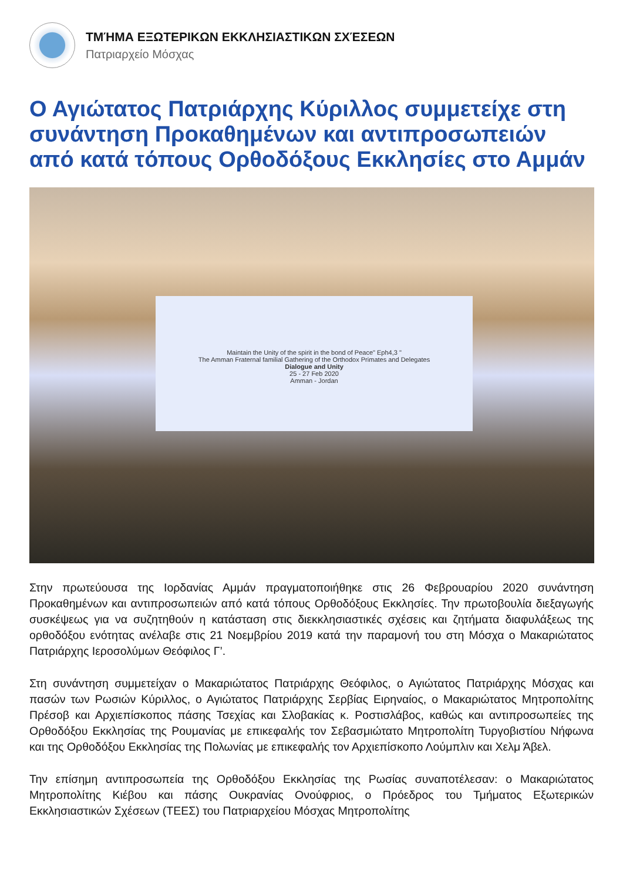ΤΜΉΜΑ ΕΞΩΤΕΡΙΚΩΝ ΕΚΚΛΗΣΙΑΣΤΙΚΩΝ ΣΧΈΣΕΩΝ
Πατριαρχείο Μόσχας
Ο Αγιώτατος Πατριάρχης Κύριλλος συμμετείχε στη συνάντηση Προκαθημένων και αντιπροσωπειών από κατά τόπους Ορθοδόξους Εκκλησίες στο Αμμάν
Maintain the Unity of the spirit in the bond of Peace" Eph4,3 "
The Amman Fraternal familial Gathering of the Orthodox Primates and Delegates
Dialogue and Unity
25 - 27 Feb 2020
Amman - Jordan
Στην πρωτεύουσα της Ιορδανίας Αμμάν πραγματοποιήθηκε στις 26 Φεβρουαρίου 2020 συνάντηση Προκαθημένων και αντιπροσωπειών από κατά τόπους Ορθοδόξους Εκκλησίες. Την πρωτοβουλία διεξαγωγής συσκέψεως για να συζητηθούν η κατάσταση στις διεκκλησιαστικές σχέσεις και ζητήματα διαφυλάξεως της ορθοδόξου ενότητας ανέλαβε στις 21 Νοεμβρίου 2019 κατά την παραμονή του στη Μόσχα ο Μακαριώτατος Πατριάρχης Ιεροσολύμων Θεόφιλος Γ’.
Στη συνάντηση συμμετείχαν ο Μακαριώτατος Πατριάρχης Θεόφιλος, ο Αγιώτατος Πατριάρχης Μόσχας και πασών των Ρωσιών Κύριλλος, ο Αγιώτατος Πατριάρχης Σερβίας Ειρηναίος, ο Μακαριώτατος Μητροπολίτης Πρέσοβ και Αρχιεπίσκοπος πάσης Τσεχίας και Σλοβακίας κ. Ροστισλάβος, καθώς και αντιπροσωπείες της Ορθοδόξου Εκκλησίας της Ρουμανίας με επικεφαλής τον Σεβασμιώτατο Μητροπολίτη Τυργοβιστίου Νήφωνα και της Ορθοδόξου Εκκλησίας της Πολωνίας με επικεφαλής τον Αρχιεπίσκοπο Λούμπλιν και Χελμ Άβελ.
Την επίσημη αντιπροσωπεία της Ορθοδόξου Εκκλησίας της Ρωσίας συναποτέλεσαν: ο Μακαριώτατος Μητροπολίτης Κιέβου και πάσης Ουκρανίας Ονούφριος, ο Πρόεδρος του Τμήματος Εξωτερικών Εκκλησιαστικών Σχέσεων (ΤΕΕΣ) του Πατριαρχείου Μόσχας Μητροπολίτης